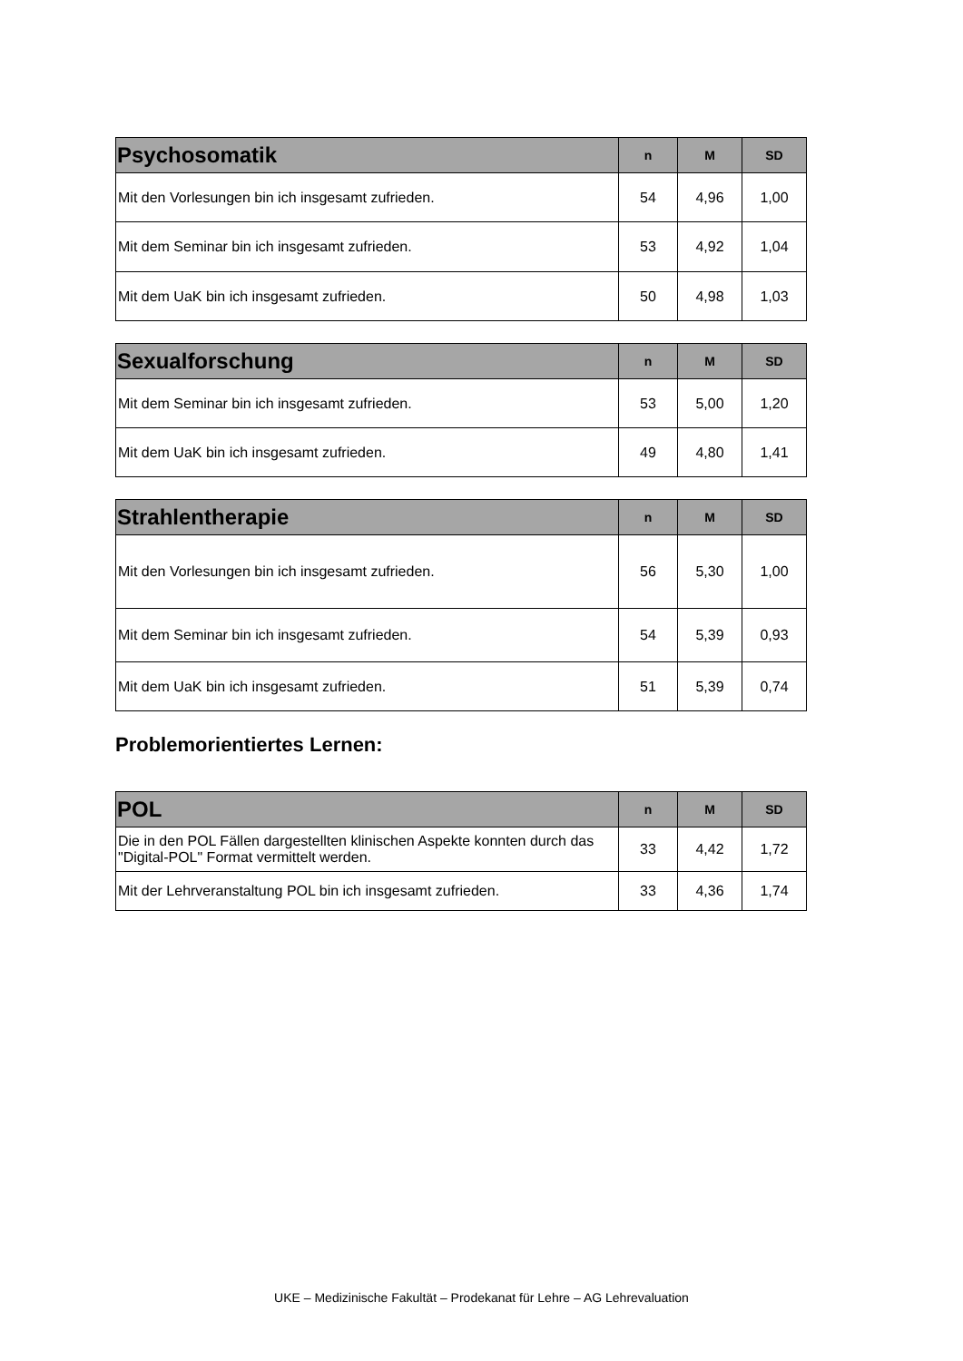| Psychosomatik | n | M | SD |
| --- | --- | --- | --- |
| Mit den Vorlesungen bin ich insgesamt zufrieden. | 54 | 4,96 | 1,00 |
| Mit dem Seminar bin ich insgesamt zufrieden. | 53 | 4,92 | 1,04 |
| Mit dem UaK bin ich insgesamt zufrieden. | 50 | 4,98 | 1,03 |
| Sexualforschung | n | M | SD |
| --- | --- | --- | --- |
| Mit dem Seminar bin ich insgesamt zufrieden. | 53 | 5,00 | 1,20 |
| Mit dem UaK bin ich insgesamt zufrieden. | 49 | 4,80 | 1,41 |
| Strahlentherapie | n | M | SD |
| --- | --- | --- | --- |
| Mit den Vorlesungen bin ich insgesamt zufrieden. | 56 | 5,30 | 1,00 |
| Mit dem Seminar bin ich insgesamt zufrieden. | 54 | 5,39 | 0,93 |
| Mit dem UaK bin ich insgesamt zufrieden. | 51 | 5,39 | 0,74 |
Problemorientiertes Lernen:
| POL | n | M | SD |
| --- | --- | --- | --- |
| Die in den POL Fällen dargestellten klinischen Aspekte konnten durch das "Digital-POL" Format vermittelt werden. | 33 | 4,42 | 1,72 |
| Mit der Lehrveranstaltung POL bin ich insgesamt zufrieden. | 33 | 4,36 | 1,74 |
UKE – Medizinische Fakultät – Prodekanat für Lehre – AG Lehrevaluation